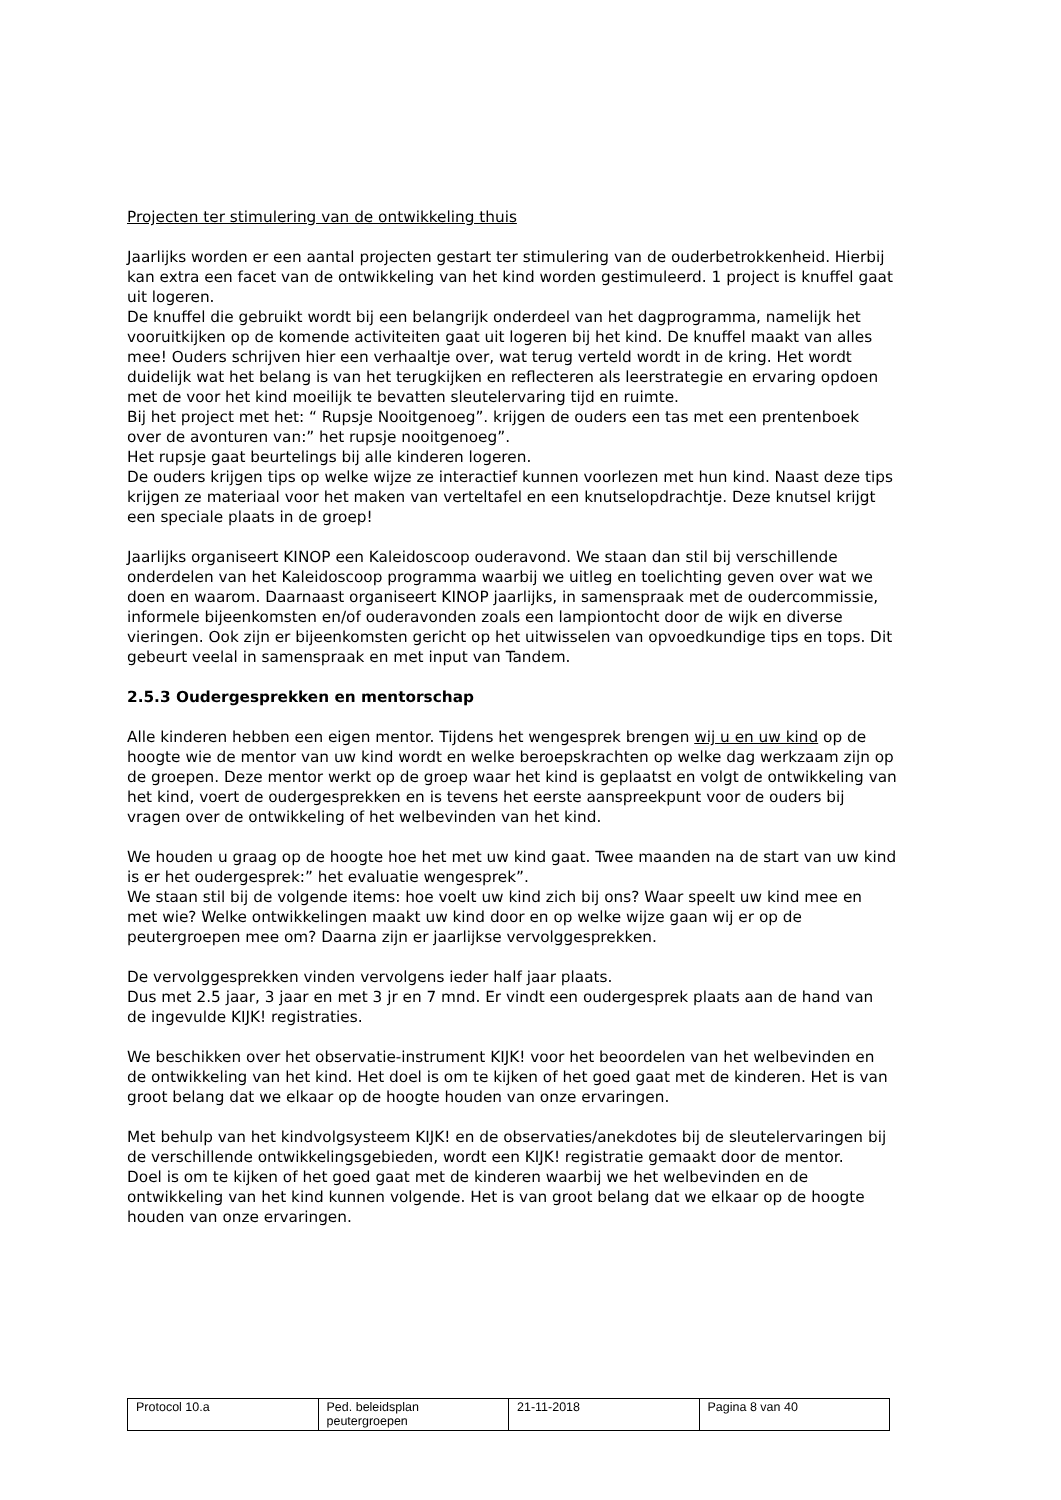Projecten ter stimulering van de ontwikkeling thuis
Jaarlijks worden er een aantal projecten gestart ter stimulering van de ouderbetrokkenheid. Hierbij kan extra een facet van de ontwikkeling van het kind worden gestimuleerd. 1 project is knuffel gaat uit logeren.
De knuffel die gebruikt wordt bij een belangrijk onderdeel van het dagprogramma, namelijk het vooruitkijken op de komende activiteiten gaat uit logeren bij het kind. De knuffel maakt van alles mee! Ouders schrijven hier een verhaaltje over, wat terug verteld wordt in de kring. Het wordt duidelijk wat het belang is van het terugkijken en reflecteren als leerstrategie en ervaring opdoen met de voor het kind moeilijk te bevatten sleutelervaring tijd en ruimte.
Bij het project met het: “ Rupsje Nooitgenoeg”. krijgen de ouders een tas met een prentenboek over de avonturen van:” het rupsje nooitgenoeg”.
Het rupsje gaat beurtelings bij alle kinderen logeren.
De ouders krijgen tips op welke wijze ze interactief kunnen voorlezen met hun kind. Naast deze tips krijgen ze materiaal voor het maken van verteltafel en een knutselopdrachtje. Deze knutsel krijgt een speciale plaats in de groep!
Jaarlijks organiseert KINOP een Kaleidoscoop ouderavond. We staan dan stil bij verschillende onderdelen van het Kaleidoscoop programma waarbij we uitleg en toelichting geven over wat we doen en waarom. Daarnaast organiseert KINOP jaarlijks, in samenspraak met de oudercommissie, informele bijeenkomsten en/of ouderavonden zoals een lampiontocht door de wijk en diverse vieringen. Ook zijn er bijeenkomsten gericht op het uitwisselen van opvoedkundige tips en tops. Dit gebeurt veelal in samenspraak en met input van Tandem.
2.5.3 Oudergesprekken en mentorschap
Alle kinderen hebben een eigen mentor. Tijdens het wengesprek brengen wij u en uw kind op de hoogte wie de mentor van uw kind wordt en welke beroepskrachten op welke dag werkzaam zijn op de groepen. Deze mentor werkt op de groep waar het kind is geplaatst en volgt de ontwikkeling van het kind, voert de oudergesprekken en is tevens het eerste aanspreekpunt voor de ouders bij vragen over de ontwikkeling of het welbevinden van het kind.
We houden u graag op de hoogte hoe het met uw kind gaat. Twee maanden na de start van uw kind is er het oudergesprek:” het evaluatie wengesprek”.
We staan stil bij de volgende items: hoe voelt uw kind zich bij ons? Waar speelt uw kind mee en met wie? Welke ontwikkelingen maakt uw kind door en op welke wijze gaan wij er op de peutergroepen mee om? Daarna zijn er jaarlijkse vervolggesprekken.
De vervolggesprekken vinden vervolgens ieder half jaar plaats.
Dus met 2.5 jaar, 3 jaar en met 3 jr en 7 mnd. Er vindt een oudergesprek plaats aan de hand van de ingevulde KIJK! registraties.
We beschikken over het observatie-instrument KIJK! voor het beoordelen van het welbevinden en de ontwikkeling van het kind. Het doel is om te kijken of het goed gaat met de kinderen. Het is van groot belang dat we elkaar op de hoogte houden van onze ervaringen.
Met behulp van het kindvolgsysteem KIJK! en de observaties/anekdotes bij de sleutelervaringen bij de verschillende ontwikkelingsgebieden, wordt een KIJK! registratie gemaakt door de mentor.
Doel is om te kijken of het goed gaat met de kinderen waarbij we het welbevinden en de ontwikkeling van het kind kunnen volgende. Het is van groot belang dat we elkaar op de hoogte houden van onze ervaringen.
| Protocol 10.a | Ped. beleidsplan peutergroepen | 21-11-2018 | Pagina 8 van 40 |